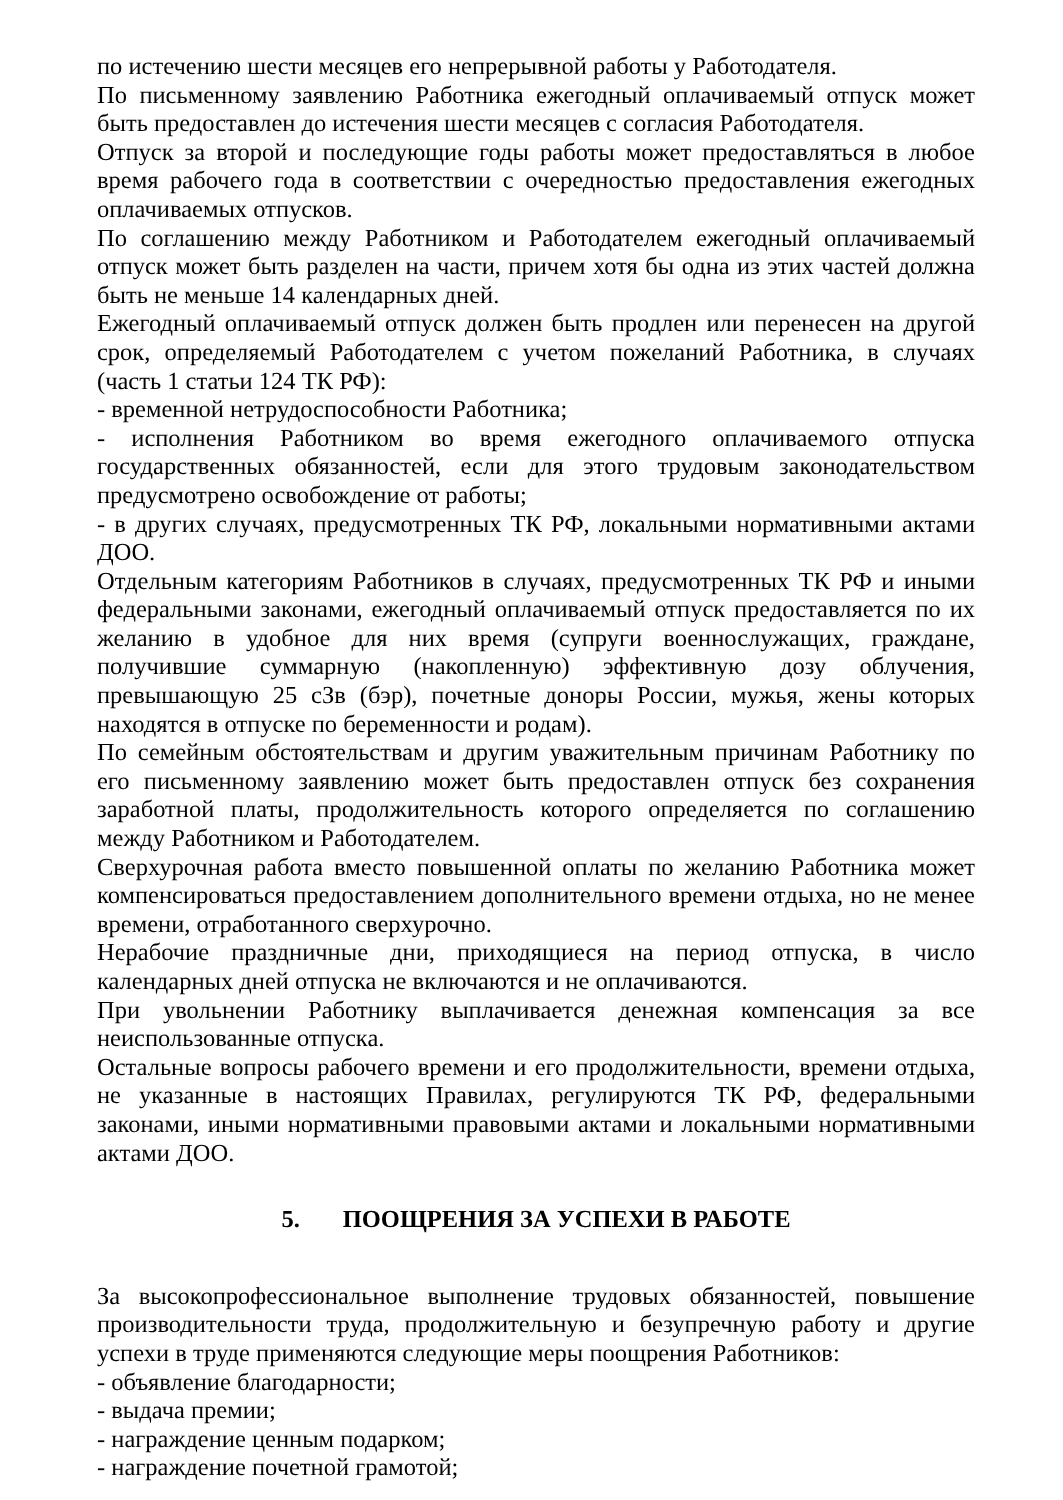по истечению шести месяцев его непрерывной работы у Работодателя.
По письменному заявлению Работника ежегодный оплачиваемый отпуск может быть предоставлен до истечения шести месяцев с согласия Работодателя.
Отпуск за второй и последующие годы работы может предоставляться в любое время рабочего года в соответствии с очередностью предоставления ежегодных оплачиваемых отпусков.
По соглашению между Работником и Работодателем ежегодный оплачиваемый отпуск может быть разделен на части, причем хотя бы одна из этих частей должна быть не меньше 14 календарных дней.
Ежегодный оплачиваемый отпуск должен быть продлен или перенесен на другой срок, определяемый Работодателем с учетом пожеланий Работника, в случаях (часть 1 статьи 124 ТК РФ):
- временной нетрудоспособности Работника;
- исполнения Работником во время ежегодного оплачиваемого отпуска государственных обязанностей, если для этого трудовым законодательством предусмотрено освобождение от работы;
- в других случаях, предусмотренных ТК РФ, локальными нормативными актами ДОО.
Отдельным категориям Работников в случаях, предусмотренных ТК РФ и иными федеральными законами, ежегодный оплачиваемый отпуск предоставляется по их желанию в удобное для них время (супруги военнослужащих, граждане, получившие суммарную (накопленную) эффективную дозу облучения, превышающую 25 сЗв (бэр), почетные доноры России, мужья, жены которых находятся в отпуске по беременности и родам).
По семейным обстоятельствам и другим уважительным причинам Работнику по его письменному заявлению может быть предоставлен отпуск без сохранения заработной платы, продолжительность которого определяется по соглашению между Работником и Работодателем.
Сверхурочная работа вместо повышенной оплаты по желанию Работника может компенсироваться предоставлением дополнительного времени отдыха, но не менее времени, отработанного сверхурочно.
Нерабочие праздничные дни, приходящиеся на период отпуска, в число календарных дней отпуска не включаются и не оплачиваются.
При увольнении Работнику выплачивается денежная компенсация за все неиспользованные отпуска.
Остальные вопросы рабочего времени и его продолжительности, времени отдыха, не указанные в настоящих Правилах, регулируются ТК РФ, федеральными законами, иными нормативными правовыми актами и локальными нормативными актами ДОО.
5. ПООЩРЕНИЯ ЗА УСПЕХИ В РАБОТЕ
За высокопрофессиональное выполнение трудовых обязанностей, повышение производительности труда, продолжительную и безупречную работу и другие успехи в труде применяются следующие меры поощрения Работников:
- объявление благодарности;
- выдача премии;
- награждение ценным подарком;
- награждение почетной грамотой;